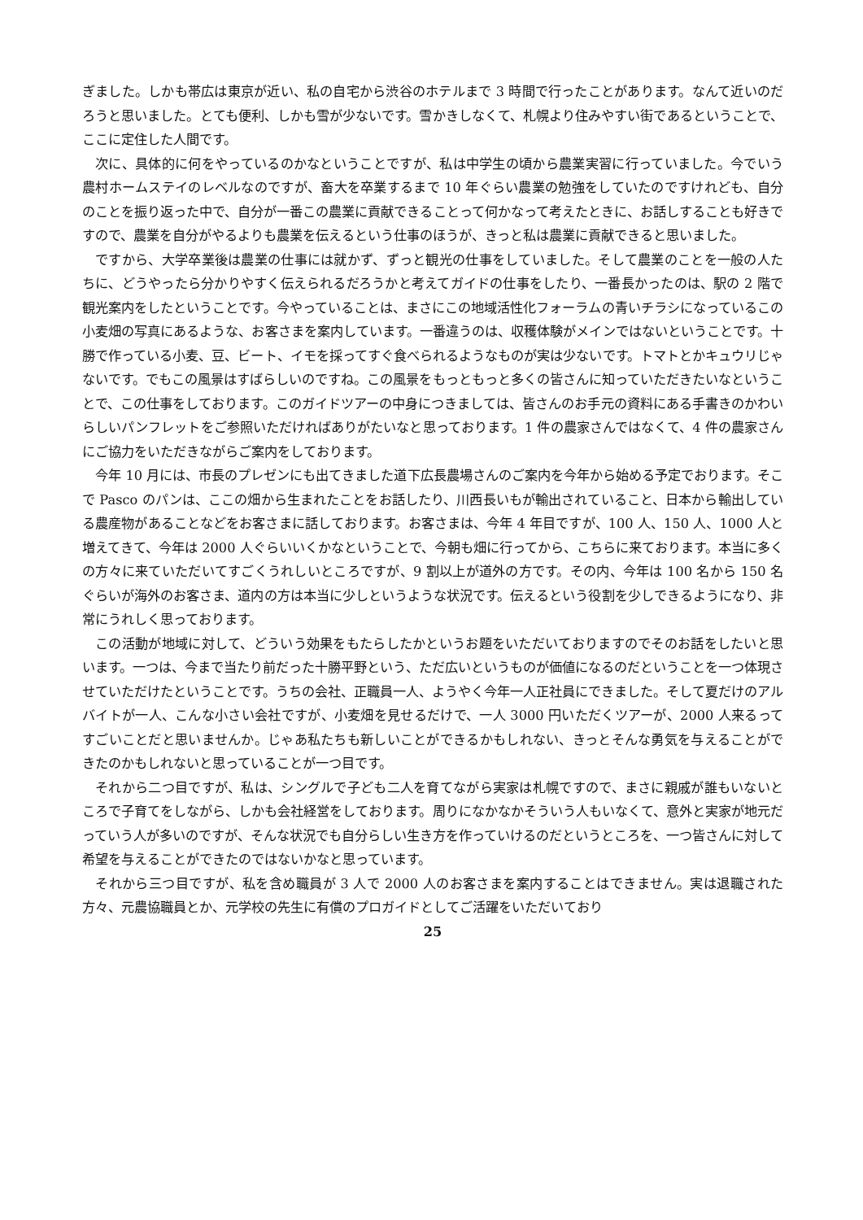ぎました。しかも帯広は東京が近い、私の自宅から渋谷のホテルまで 3 時間で行ったことがあります。なんて近いのだろうと思いました。とても便利、しかも雪が少ないです。雪かきしなくて、札幌より住みやすい街であるということで、ここに定住した人間です。
次に、具体的に何をやっているのかなということですが、私は中学生の頃から農業実習に行っていました。今でいう農村ホームステイのレベルなのですが、畜大を卒業するまで 10 年ぐらい農業の勉強をしていたのですけれども、自分のことを振り返った中で、自分が一番この農業に貢献できることって何かなって考えたときに、お話しすることも好きですので、農業を自分がやるよりも農業を伝えるという仕事のほうが、きっと私は農業に貢献できると思いました。
ですから、大学卒業後は農業の仕事には就かず、ずっと観光の仕事をしていました。そして農業のことを一般の人たちに、どうやったら分かりやすく伝えられるだろうかと考えてガイドの仕事をしたり、一番長かったのは、駅の 2 階で観光案内をしたということです。今やっていることは、まさにこの地域活性化フォーラムの青いチラシになっているこの小麦畑の写真にあるような、お客さまを案内しています。一番違うのは、収穫体験がメインではないということです。十勝で作っている小麦、豆、ビート、イモを採ってすぐ食べられるようなものが実は少ないです。トマトとかキュウリじゃないです。でもこの風景はすばらしいのですね。この風景をもっともっと多くの皆さんに知っていただきたいなということで、この仕事をしております。このガイドツアーの中身につきましては、皆さんのお手元の資料にある手書きのかわいらしいパンフレットをご参照いただければありがたいなと思っております。1 件の農家さんではなくて、4 件の農家さんにご協力をいただきながらご案内をしております。
今年 10 月には、市長のプレゼンにも出てきました道下広長農場さんのご案内を今年から始める予定でおります。そこで Pasco のパンは、ここの畑から生まれたことをお話したり、川西長いもが輸出されていること、日本から輸出している農産物があることなどをお客さまに話しております。お客さまは、今年 4 年目ですが、100 人、150 人、1000 人と増えてきて、今年は 2000 人ぐらいいくかなということで、今朝も畑に行ってから、こちらに来ております。本当に多くの方々に来ていただいてすごくうれしいところですが、9 割以上が道外の方です。その内、今年は 100 名から 150 名ぐらいが海外のお客さま、道内の方は本当に少しというような状況です。伝えるという役割を少しできるようになり、非常にうれしく思っております。
この活動が地域に対して、どういう効果をもたらしたかというお題をいただいておりますのでそのお話をしたいと思います。一つは、今まで当たり前だった十勝平野という、ただ広いというものが価値になるのだということを一つ体現させていただけたということです。うちの会社、正職員一人、ようやく今年一人正社員にできました。そして夏だけのアルバイトが一人、こんな小さい会社ですが、小麦畑を見せるだけで、一人 3000 円いただくツアーが、2000 人来るってすごいことだと思いませんか。じゃあ私たちも新しいことができるかもしれない、きっとそんな勇気を与えることができたのかもしれないと思っていることが一つ目です。
それから二つ目ですが、私は、シングルで子ども二人を育てながら実家は札幌ですので、まさに親戚が誰もいないところで子育てをしながら、しかも会社経営をしております。周りになかなかそういう人もいなくて、意外と実家が地元だっていう人が多いのですが、そんな状況でも自分らしい生き方を作っていけるのだというところを、一つ皆さんに対して希望を与えることができたのではないかなと思っています。
それから三つ目ですが、私を含め職員が 3 人で 2000 人のお客さまを案内することはできません。実は退職された方々、元農協職員とか、元学校の先生に有償のプロガイドとしてご活躍をいただいており
25